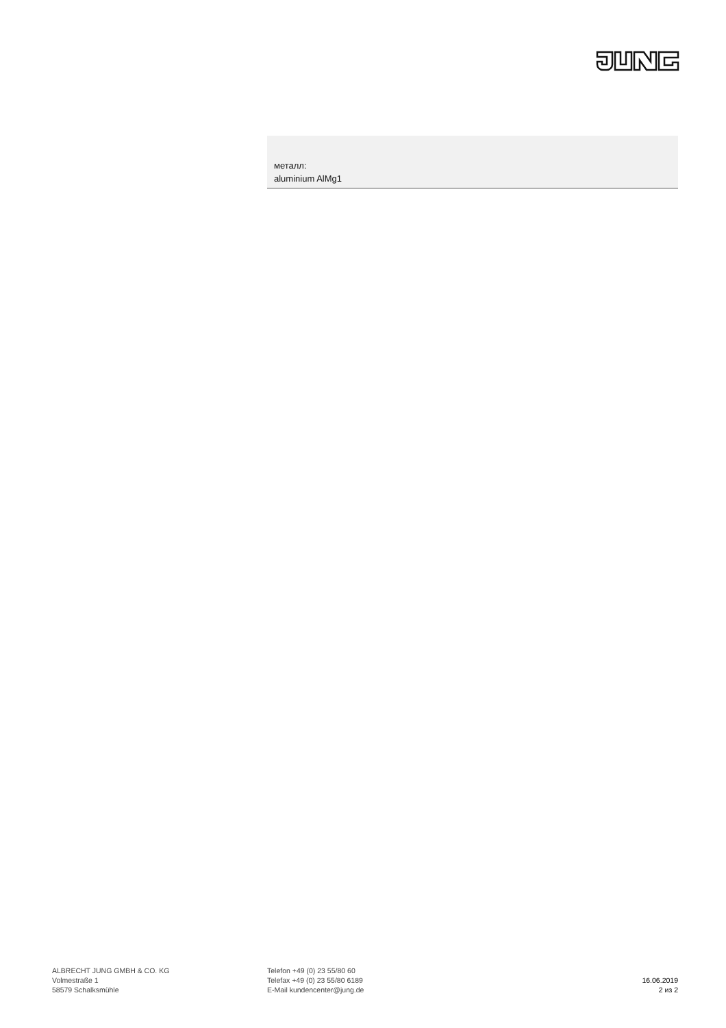металл:
aluminium AlMg1
ALBRECHT JUNG GMBH & CO. KG
Volmestraße 1
58579 Schalksmühle
Telefon +49 (0) 23 55/80 60
Telefax +49 (0) 23 55/80 6189
E-Mail kundencenter@jung.de
16.06.2019
2 из 2